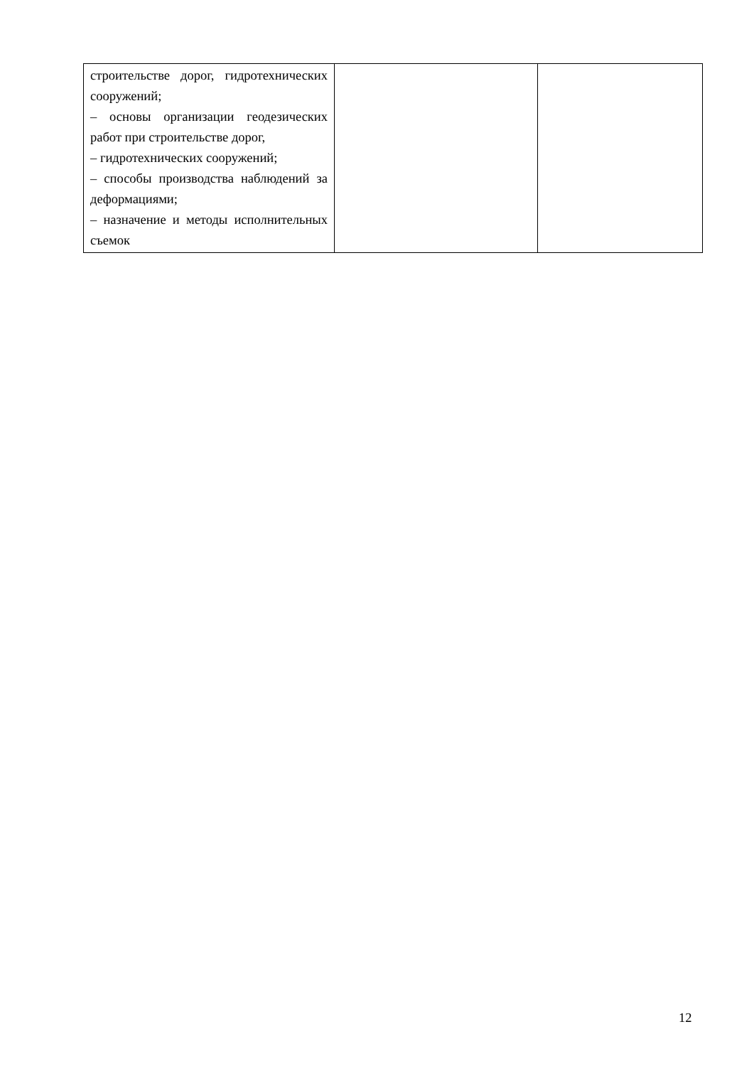| строительстве дорог, гидротехнических сооружений; – основы организации геодезических работ при строительстве дорог, – гидротехнических сооружений; – способы производства наблюдений за деформациями; – назначение и методы исполнительных съемок | | |
12